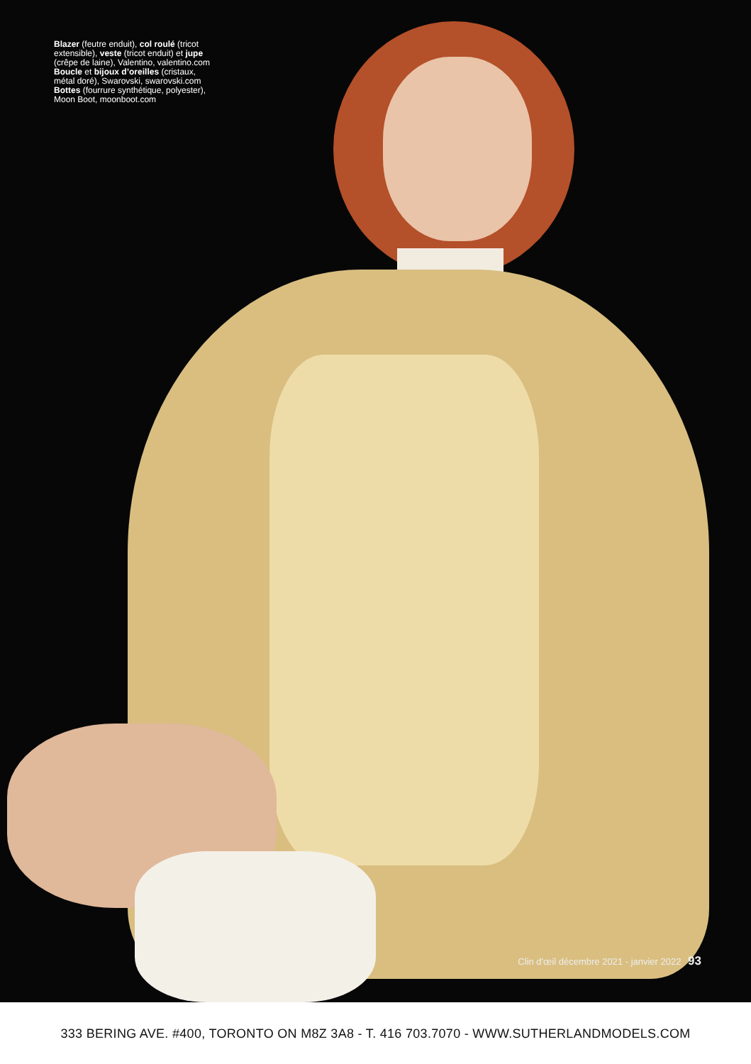Blazer (feutre enduit), col roulé (tricot extensible), veste (tricot enduit) et jupe (crêpe de laine), Valentino, valentino.com
Boucle et bijoux d’oreilles (cristaux, métal doré), Swarovski, swarovski.com
Bottes (fourrure synthétique, polyester), Moon Boot, moonboot.com
Clin d'œil décembre 2021 - janvier 2022 93
333 BERING AVE. #400, TORONTO ON M8Z 3A8 - T. 416 703.7070 - WWW.SUTHERLANDMODELS.COM